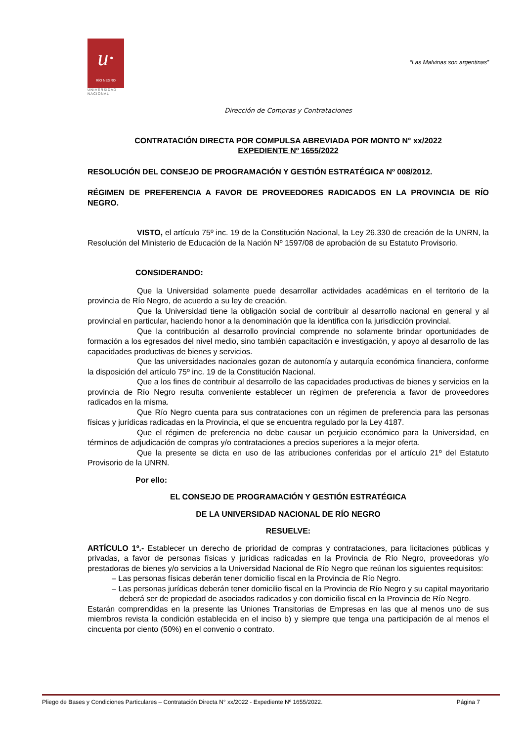“Las Malvinas son argentinas”
u·
RÍO NEGRO
UNIVERSIDAD
NACIONAL
Dirección de Compras y Contrataciones
CONTRATACIÓN DIRECTA POR COMPULSA ABREVIADA POR MONTO N° xx/2022
EXPEDIENTE Nº 1655/2022
RESOLUCIÓN DEL CONSEJO DE PROGRAMACIÓN Y GESTIÓN ESTRATÉGICA Nº 008/2012.
RÉGIMEN DE PREFERENCIA A FAVOR DE PROVEEDORES RADICADOS EN LA PROVINCIA DE RÍO NEGRO.
VISTO, el artículo 75º inc. 19 de la Constitución Nacional, la Ley 26.330 de creación de la UNRN, la Resolución del Ministerio de Educación de la Nación Nº 1597/08 de aprobación de su Estatuto Provisorio.
CONSIDERANDO:
Que la Universidad solamente puede desarrollar actividades académicas en el territorio de la provincia de Río Negro, de acuerdo a su ley de creación.
Que la Universidad tiene la obligación social de contribuir al desarrollo nacional en general y al provincial en particular, haciendo honor a la denominación que la identifica con la jurisdicción provincial.
Que la contribución al desarrollo provincial comprende no solamente brindar oportunidades de formación a los egresados del nivel medio, sino también capacitación e investigación, y apoyo al desarrollo de las capacidades productivas de bienes y servicios.
Que las universidades nacionales gozan de autonomía y autarquía económica financiera, conforme la disposición del artículo 75º inc. 19 de la Constitución Nacional.
Que a los fines de contribuir al desarrollo de las capacidades productivas de bienes y servicios en la provincia de Río Negro resulta conveniente establecer un régimen de preferencia a favor de proveedores radicados en la misma.
Que Río Negro cuenta para sus contrataciones con un régimen de preferencia para las personas físicas y jurídicas radicadas en la Provincia, el que se encuentra regulado por la Ley 4187.
Que el régimen de preferencia no debe causar un perjuicio económico para la Universidad, en términos de adjudicación de compras y/o contrataciones a precios superiores a la mejor oferta.
Que la presente se dicta en uso de las atribuciones conferidas por el artículo 21º del Estatuto Provisorio de la UNRN.
Por ello:
EL CONSEJO DE PROGRAMACIÓN Y GESTIÓN ESTRATÉGICA
DE LA UNIVERSIDAD NACIONAL DE RÍO NEGRO
RESUELVE:
ARTÍCULO 1º.- Establecer un derecho de prioridad de compras y contrataciones, para licitaciones públicas y privadas, a favor de personas físicas y jurídicas radicadas en la Provincia de Río Negro, proveedoras y/o prestadoras de bienes y/o servicios a la Universidad Nacional de Río Negro que reúnan los siguientes requisitos:
– Las personas físicas deberán tener domicilio fiscal en la Provincia de Río Negro.
– Las personas jurídicas deberán tener domicilio fiscal en la Provincia de Río Negro y su capital mayoritario deberá ser de propiedad de asociados radicados y con domicilio fiscal en la Provincia de Río Negro.
Estarán comprendidas en la presente las Uniones Transitorias de Empresas en las que al menos uno de sus miembros revista la condición establecida en el inciso b) y siempre que tenga una participación de al menos el cincuenta por ciento (50%) en el convenio o contrato.
Pliego de Bases y Condiciones Particulares – Contratación Directa N° xx/2022 - Expediente Nº 1655/2022. Página 7